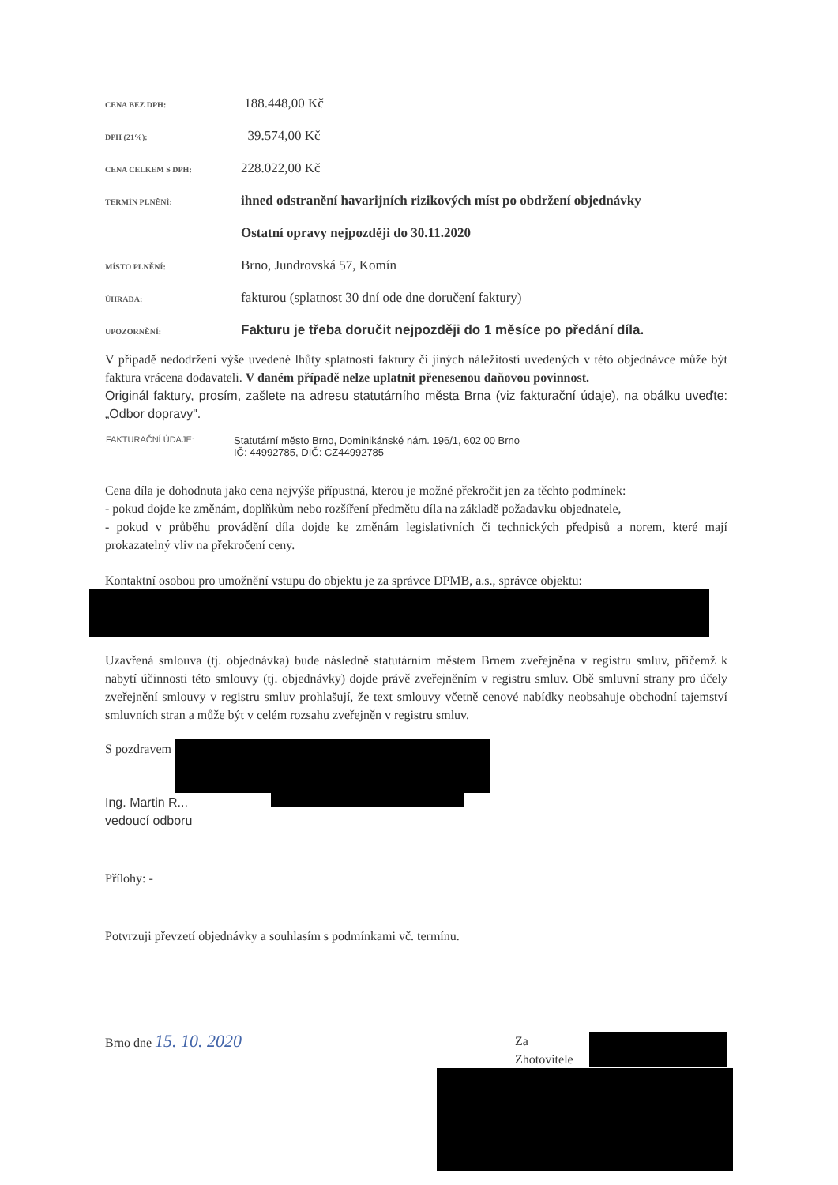| CENA BEZ DPH: | 188.448,00 Kč |
| DPH (21%): | 39.574,00 Kč |
| CENA CELKEM S DPH: | 228.022,00 Kč |
| TERMÍN PLNĚNÍ: | ihned odstranění havarijních rizikových míst po obdržení objednávky |
| | Ostatní opravy nejpozději do 30.11.2020 |
| MÍSTO PLNĚNÍ: | Brno, Jundrovská 57, Komín |
| ÚHRADA: | fakturou (splatnost 30 dní ode dne doručení faktury) |
| UPOZORNĚNÍ: | Fakturu je třeba doručit nejpozději do 1 měsíce po předání díla. |
V případě nedodržení výše uvedené lhůty splatnosti faktury či jiných náležitostí uvedených v této objednávce může být faktura vrácena dodavateli. V daném případě nelze uplatnit přenesenou daňovou povinnost.
Originál faktury, prosím, zašlete na adresu statutárního města Brna (viz fakturační údaje), na obálku uveďte: „Odbor dopravy".
| FAKTURAČNÍ ÚDAJE: | Statutární město Brno, Dominikánské nám. 196/1, 602 00 Brno IČ: 44992785, DIČ: CZ44992785 |
Cena díla je dohodnuta jako cena nejvýše přípustná, kterou je možné překročit jen za těchto podmínek:
- pokud dojde ke změnám, doplňkům nebo rozšíření předmětu díla na základě požadavku objednatele,
- pokud v průběhu provádění díla dojde ke změnám legislativních či technických předpisů a norem, které mají prokazatelný vliv na překročení ceny.
Kontaktní osobou pro umožnění vstupu do objektu je za správce DPMB, a.s., správce objektu:
Uzavřená smlouva (tj. objednávka) bude následně statutárním městem Brnem zveřejněna v registru smluv, přičemž k nabytí účinnosti této smlouvy (tj. objednávky) dojde právě zveřejněním v registru smluv. Obě smluvní strany pro účely zveřejnění smlouvy v registru smluv prohlašují, že text smlouvy včetně cenové nabídky neobsahuje obchodní tajemství smluvních stran a může být v celém rozsahu zveřejněn v registru smluv.
S pozdravem
Ing. Martin R...
vedoucí odboru
Přílohy: -
Potvrzuji převzetí objednávky a souhlasím s podmínkami vč. termínu.
Brno dne 15. 10. 2020
Za Zhotovitele